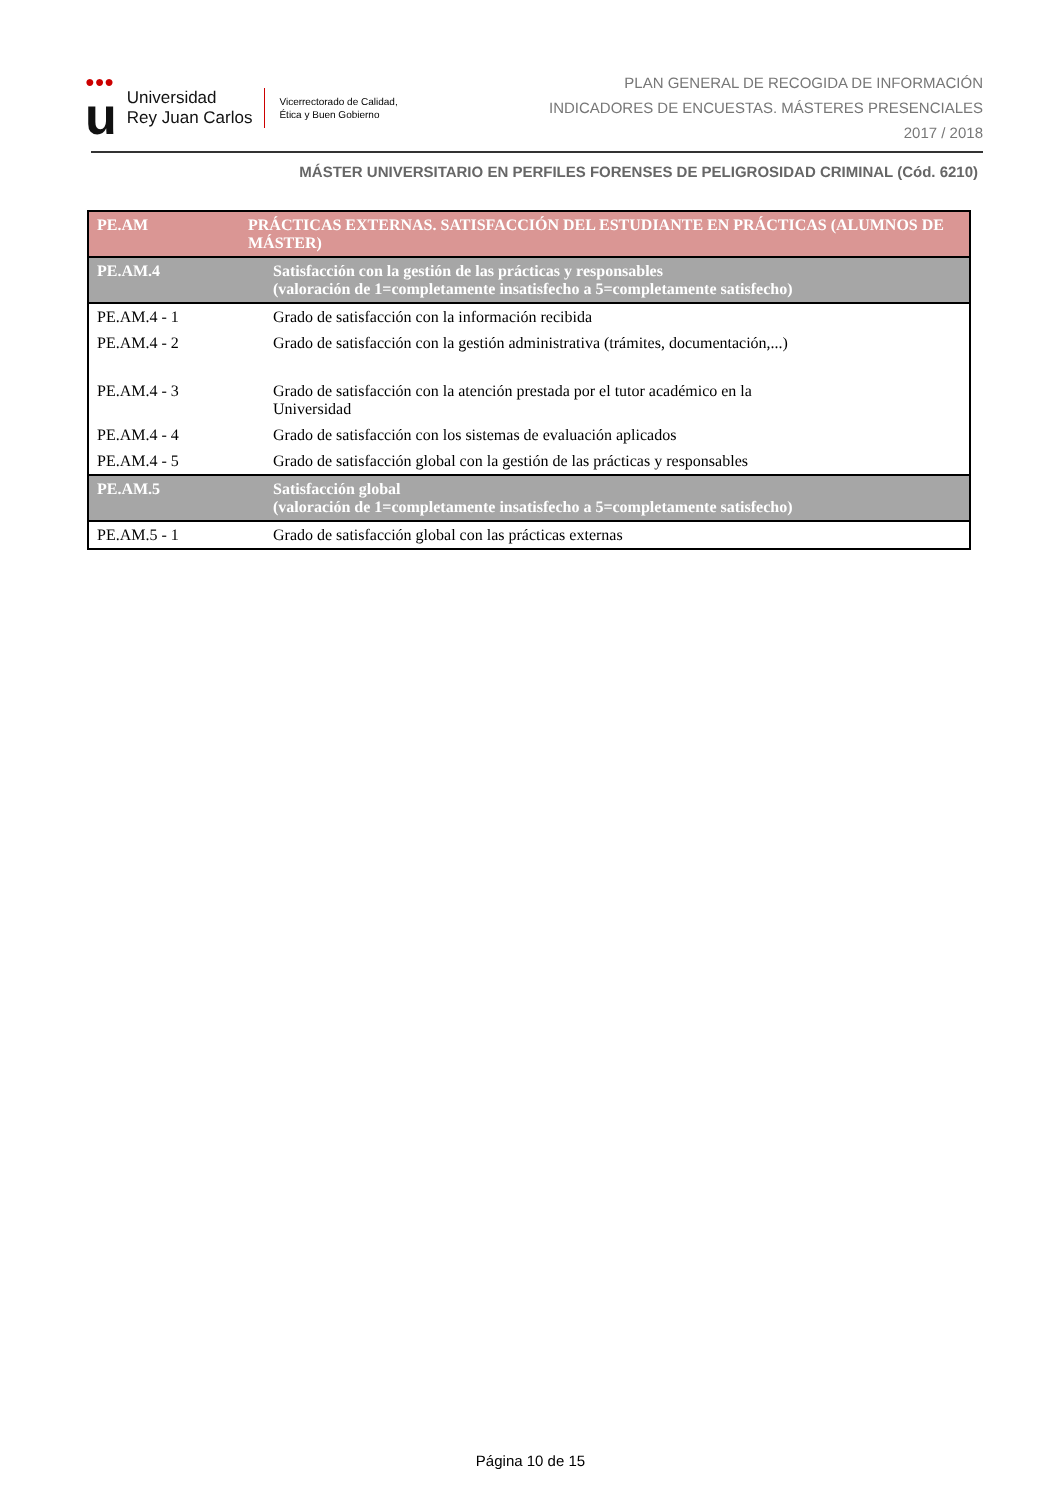●●●
u
Universidad
Rey Juan Carlos
Vicerrectorado de Calidad,
Ética y Buen Gobierno
PLAN GENERAL DE RECOGIDA DE INFORMACIÓN
INDICADORES DE ENCUESTAS. MÁSTERES PRESENCIALES
2017 / 2018
MÁSTER UNIVERSITARIO EN PERFILES FORENSES DE PELIGROSIDAD CRIMINAL (Cód. 6210)
| PE.AM | PRÁCTICAS EXTERNAS. SATISFACCIÓN DEL ESTUDIANTE EN PRÁCTICAS (ALUMNOS DE MÁSTER) |
| --- | --- |
| PE.AM.4 | Satisfacción con la gestión de las prácticas y responsables (valoración de 1=completamente insatisfecho a 5=completamente satisfecho) |
| PE.AM.4 - 1 | Grado de satisfacción con la información recibida |
| PE.AM.4 - 2 | Grado de satisfacción con la gestión administrativa (trámites, documentación,...) |
| PE.AM.4 - 3 | Grado de satisfacción con la atención prestada por el tutor académico en la Universidad |
| PE.AM.4 - 4 | Grado de satisfacción con los sistemas de evaluación aplicados |
| PE.AM.4 - 5 | Grado de satisfacción global con la gestión de las prácticas y responsables |
| PE.AM.5 | Satisfacción global (valoración de 1=completamente insatisfecho a 5=completamente satisfecho) |
| PE.AM.5 - 1 | Grado de satisfacción global con las prácticas externas |
Página 10 de 15